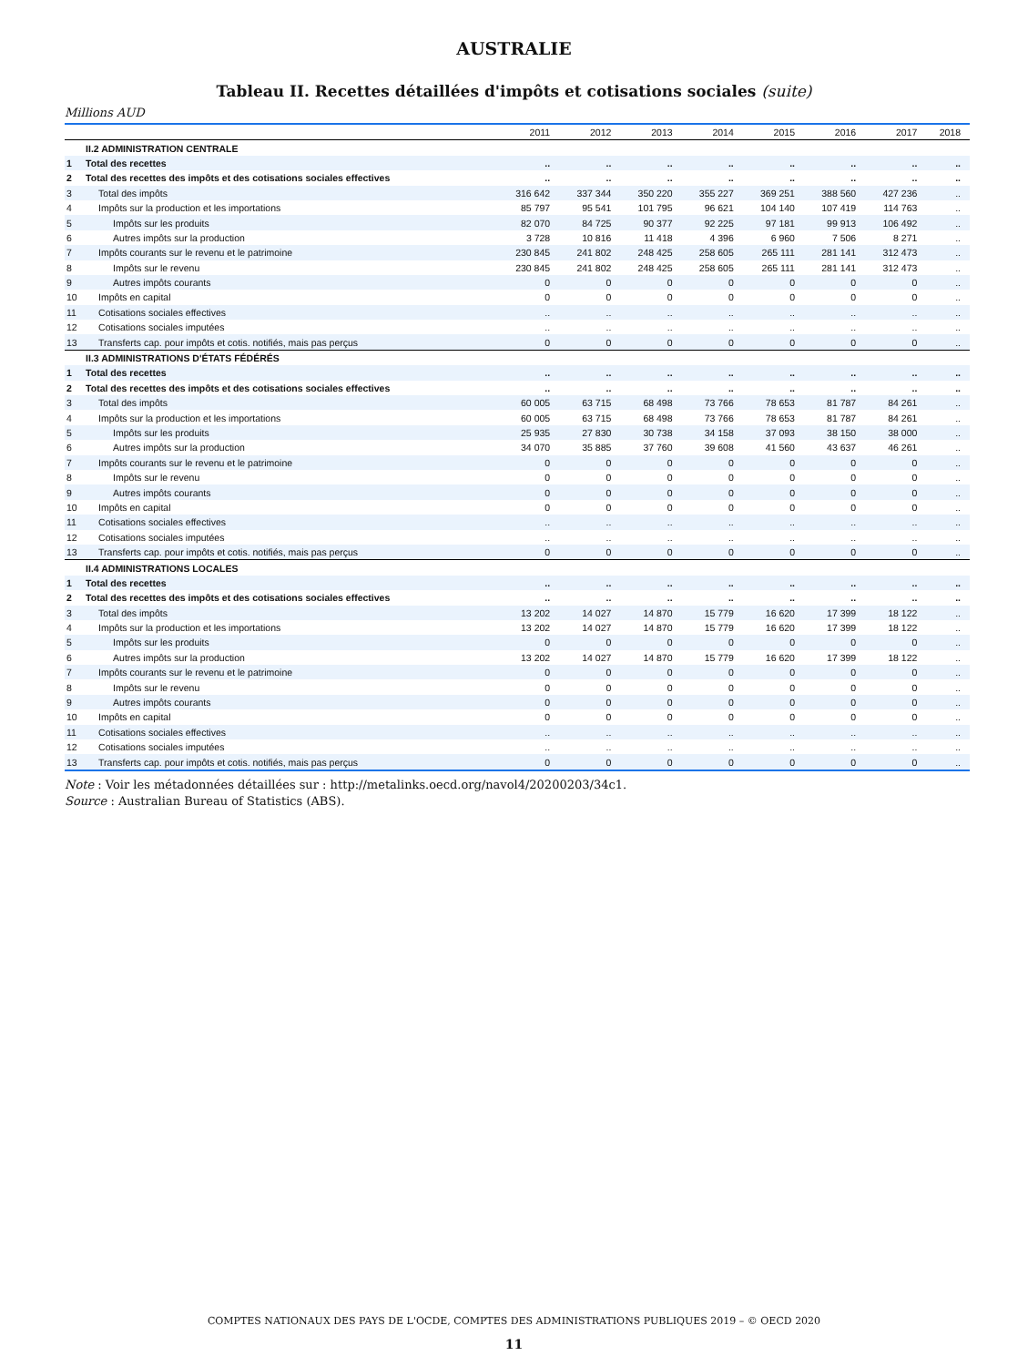AUSTRALIE
Tableau II. Recettes détaillées d'impôts et cotisations sociales (suite)
Millions AUD
| | | 2011 | 2012 | 2013 | 2014 | 2015 | 2016 | 2017 | 2018 |
| --- | --- | --- | --- | --- | --- | --- | --- | --- | --- |
| | II.2 ADMINISTRATION CENTRALE | | | | | | | | |
| 1 | Total des recettes | .. | .. | .. | .. | .. | .. | .. | .. |
| 2 | Total des recettes des impôts et des cotisations sociales effectives | .. | .. | .. | .. | .. | .. | .. | .. |
| 3 | Total des impôts | 316 642 | 337 344 | 350 220 | 355 227 | 369 251 | 388 560 | 427 236 | .. |
| 4 | Impôts sur la production et les importations | 85 797 | 95 541 | 101 795 | 96 621 | 104 140 | 107 419 | 114 763 | .. |
| 5 | Impôts sur les produits | 82 070 | 84 725 | 90 377 | 92 225 | 97 181 | 99 913 | 106 492 | .. |
| 6 | Autres impôts sur la production | 3 728 | 10 816 | 11 418 | 4 396 | 6 960 | 7 506 | 8 271 | .. |
| 7 | Impôts courants sur le revenu et le patrimoine | 230 845 | 241 802 | 248 425 | 258 605 | 265 111 | 281 141 | 312 473 | .. |
| 8 | Impôts sur le revenu | 230 845 | 241 802 | 248 425 | 258 605 | 265 111 | 281 141 | 312 473 | .. |
| 9 | Autres impôts courants | 0 | 0 | 0 | 0 | 0 | 0 | 0 | .. |
| 10 | Impôts en capital | 0 | 0 | 0 | 0 | 0 | 0 | 0 | .. |
| 11 | Cotisations sociales effectives | .. | .. | .. | .. | .. | .. | .. | .. |
| 12 | Cotisations sociales imputées | .. | .. | .. | .. | .. | .. | .. | .. |
| 13 | Transferts cap. pour impôts et cotis. notifiés, mais pas perçus | 0 | 0 | 0 | 0 | 0 | 0 | 0 | .. |
| | II.3 ADMINISTRATIONS D'ÉTATS FÉDÉRÉS | | | | | | | | |
| 1 | Total des recettes | .. | .. | .. | .. | .. | .. | .. | .. |
| 2 | Total des recettes des impôts et des cotisations sociales effectives | .. | .. | .. | .. | .. | .. | .. | .. |
| 3 | Total des impôts | 60 005 | 63 715 | 68 498 | 73 766 | 78 653 | 81 787 | 84 261 | .. |
| 4 | Impôts sur la production et les importations | 60 005 | 63 715 | 68 498 | 73 766 | 78 653 | 81 787 | 84 261 | .. |
| 5 | Impôts sur les produits | 25 935 | 27 830 | 30 738 | 34 158 | 37 093 | 38 150 | 38 000 | .. |
| 6 | Autres impôts sur la production | 34 070 | 35 885 | 37 760 | 39 608 | 41 560 | 43 637 | 46 261 | .. |
| 7 | Impôts courants sur le revenu et le patrimoine | 0 | 0 | 0 | 0 | 0 | 0 | 0 | .. |
| 8 | Impôts sur le revenu | 0 | 0 | 0 | 0 | 0 | 0 | 0 | .. |
| 9 | Autres impôts courants | 0 | 0 | 0 | 0 | 0 | 0 | 0 | .. |
| 10 | Impôts en capital | 0 | 0 | 0 | 0 | 0 | 0 | 0 | .. |
| 11 | Cotisations sociales effectives | .. | .. | .. | .. | .. | .. | .. | .. |
| 12 | Cotisations sociales imputées | .. | .. | .. | .. | .. | .. | .. | .. |
| 13 | Transferts cap. pour impôts et cotis. notifiés, mais pas perçus | 0 | 0 | 0 | 0 | 0 | 0 | 0 | .. |
| | II.4 ADMINISTRATIONS LOCALES | | | | | | | | |
| 1 | Total des recettes | .. | .. | .. | .. | .. | .. | .. | .. |
| 2 | Total des recettes des impôts et des cotisations sociales effectives | .. | .. | .. | .. | .. | .. | .. | .. |
| 3 | Total des impôts | 13 202 | 14 027 | 14 870 | 15 779 | 16 620 | 17 399 | 18 122 | .. |
| 4 | Impôts sur la production et les importations | 13 202 | 14 027 | 14 870 | 15 779 | 16 620 | 17 399 | 18 122 | .. |
| 5 | Impôts sur les produits | 0 | 0 | 0 | 0 | 0 | 0 | 0 | .. |
| 6 | Autres impôts sur la production | 13 202 | 14 027 | 14 870 | 15 779 | 16 620 | 17 399 | 18 122 | .. |
| 7 | Impôts courants sur le revenu et le patrimoine | 0 | 0 | 0 | 0 | 0 | 0 | 0 | .. |
| 8 | Impôts sur le revenu | 0 | 0 | 0 | 0 | 0 | 0 | 0 | .. |
| 9 | Autres impôts courants | 0 | 0 | 0 | 0 | 0 | 0 | 0 | .. |
| 10 | Impôts en capital | 0 | 0 | 0 | 0 | 0 | 0 | 0 | .. |
| 11 | Cotisations sociales effectives | .. | .. | .. | .. | .. | .. | .. | .. |
| 12 | Cotisations sociales imputées | .. | .. | .. | .. | .. | .. | .. | .. |
| 13 | Transferts cap. pour impôts et cotis. notifiés, mais pas perçus | 0 | 0 | 0 | 0 | 0 | 0 | 0 | .. |
Note : Voir les métadonnées détaillées sur : http://metalinks.oecd.org/navol4/20200203/34c1.
Source : Australian Bureau of Statistics (ABS).
COMPTES NATIONAUX DES PAYS DE L'OCDE, COMPTES DES ADMINISTRATIONS PUBLIQUES 2019 – © OECD 2020
11